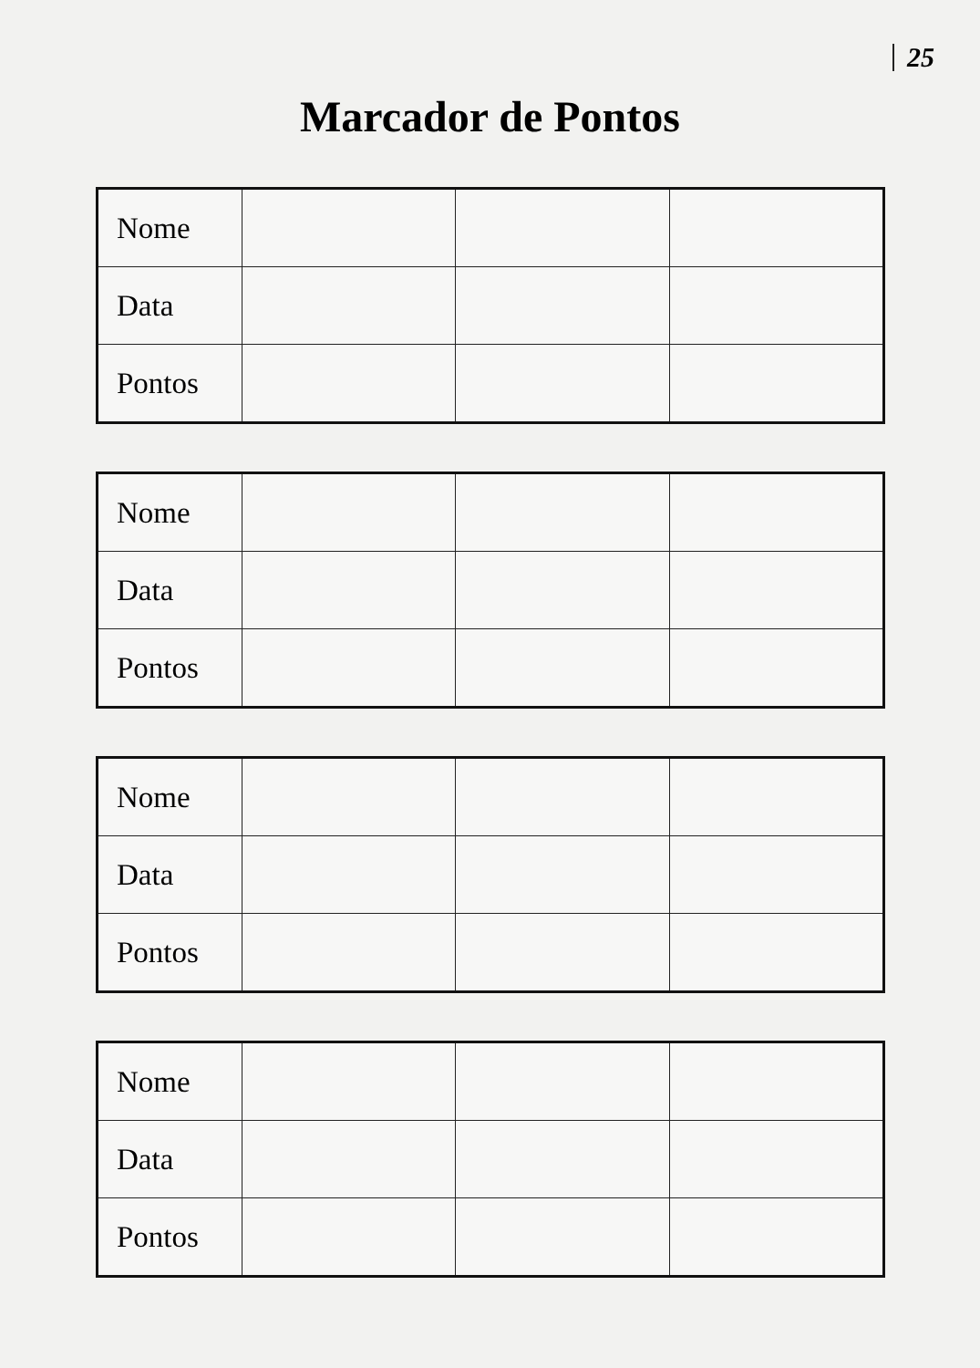25
Marcador de Pontos
| Nome | | | |
| Data | | | |
| Pontos | | | |
| Nome | | | |
| Data | | | |
| Pontos | | | |
| Nome | | | |
| Data | | | |
| Pontos | | | |
| Nome | | | |
| Data | | | |
| Pontos | | | |